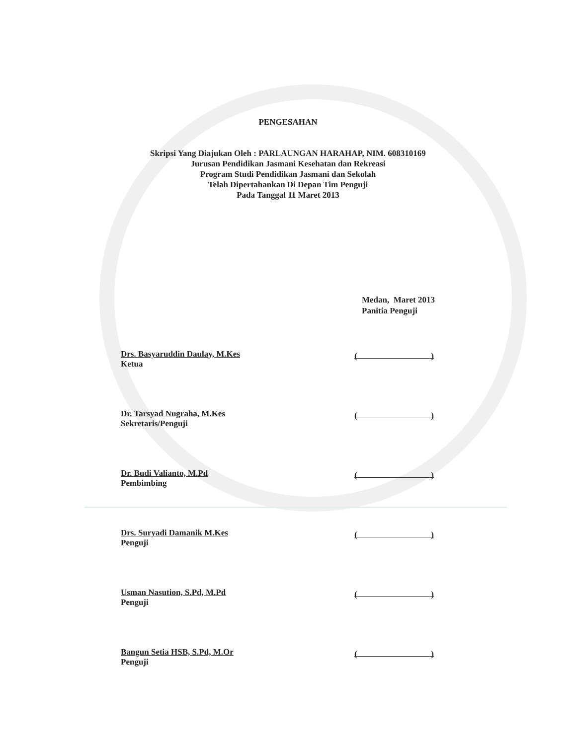PENGESAHAN
Skripsi Yang Diajukan Oleh : PARLAUNGAN HARAHAP, NIM. 608310169
Jurusan Pendidikan Jasmani Kesehatan dan Rekreasi
Program Studi Pendidikan Jasmani dan Sekolah
Telah Dipertahankan Di Depan Tim Penguji
Pada Tanggal 11 Maret 2013
Medan, Maret 2013
Panitia Penguji
Drs. Basyaruddin Daulay, M.Kes
Ketua
()
Dr. Tarsyad Nugraha, M.Kes
Sekretaris/Penguji
()
Dr. Budi Valianto, M.Pd
Pembimbing
()
Drs. Suryadi Damanik M.Kes
Penguji
()
Usman Nasution, S.Pd, M.Pd
Penguji
()
Bangun Setia HSB, S.Pd, M.Or
Penguji
()